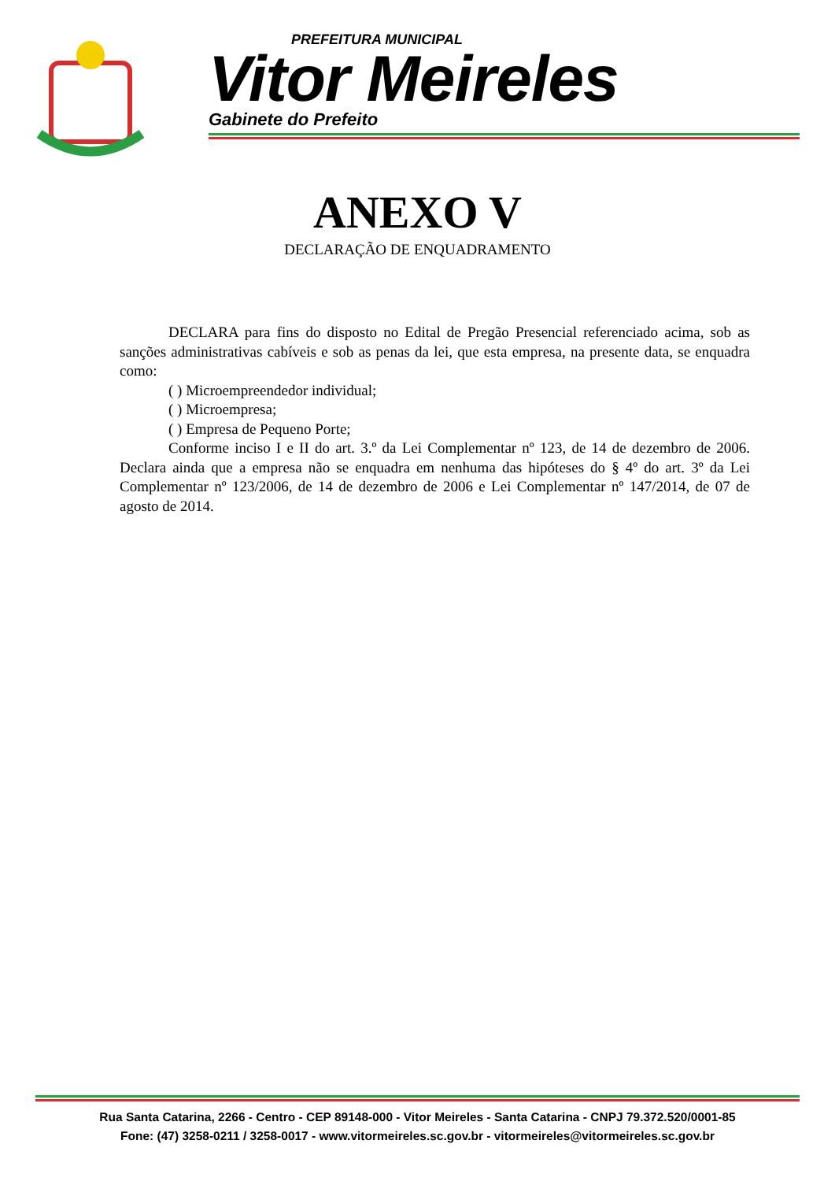PREFEITURA MUNICIPAL
Vitor Meireles
Gabinete do Prefeito
ANEXO V
DECLARAÇÃO DE ENQUADRAMENTO
DECLARA para fins do disposto no Edital de Pregão Presencial referenciado acima, sob as sanções administrativas cabíveis e sob as penas da lei, que esta empresa, na presente data, se enquadra como:
( ) Microempreendedor individual;
( ) Microempresa;
( ) Empresa de Pequeno Porte;
Conforme inciso I e II do art. 3.º da Lei Complementar nº 123, de 14 de dezembro de 2006. Declara ainda que a empresa não se enquadra em nenhuma das hipóteses do § 4º do art. 3º da Lei Complementar nº 123/2006, de 14 de dezembro de 2006 e Lei Complementar nº 147/2014, de 07 de agosto de 2014.
Rua Santa Catarina, 2266 - Centro - CEP 89148-000 - Vitor Meireles - Santa Catarina - CNPJ 79.372.520/0001-85
Fone: (47) 3258-0211 / 3258-0017 - www.vitormeireles.sc.gov.br - vitormeireles@vitormeireles.sc.gov.br